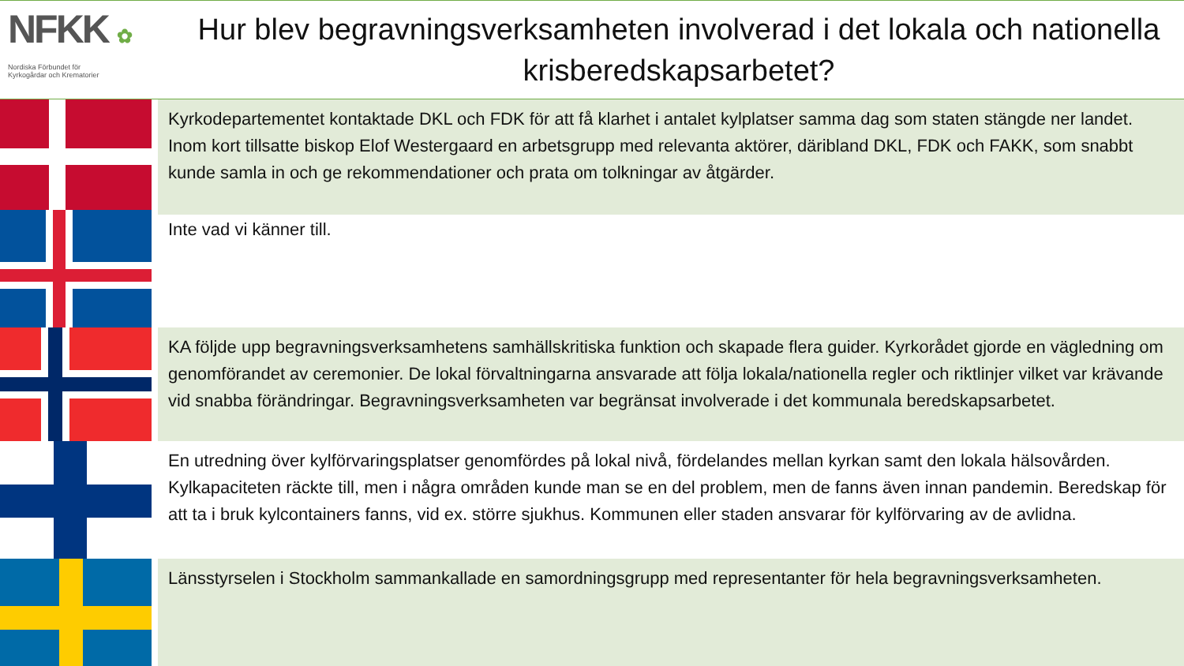NFKK ✿
Nordiska Förbundet för
Kyrkogårdar och Krematorier
Hur blev begravningsverksamheten involverad i det lokala och nationella krisberedskapsarbetet?
Kyrkodepartementet kontaktade DKL och FDK för att få klarhet i antalet kylplatser samma dag som staten stängde ner landet. Inom kort tillsatte biskop Elof Westergaard en arbetsgrupp med relevanta aktörer, däribland DKL, FDK och FAKK, som snabbt kunde samla in och ge rekommendationer och prata om tolkningar av åtgärder.
Inte vad vi känner till.
KA följde upp begravningsverksamhetens samhällskritiska funktion och skapade flera guider. Kyrkorådet gjorde en vägledning om genomförandet av ceremonier. De lokal förvaltningarna ansvarade att följa lokala/nationella regler och riktlinjer vilket var krävande vid snabba förändringar. Begravningsverksamheten var begränsat involverade i det kommunala beredskapsarbetet.
En utredning över kylförvaringsplatser genomfördes på lokal nivå, fördelandes mellan kyrkan samt den lokala hälsovården. Kylkapaciteten räckte till, men i några områden kunde man se en del problem, men de fanns även innan pandemin. Beredskap för att ta i bruk kylcontainers fanns, vid ex. större sjukhus. Kommunen eller staden ansvarar för kylförvaring av de avlidna.
Länsstyrselen i Stockholm sammankallade en samordningsgrupp med representanter för hela begravningsverksamheten.